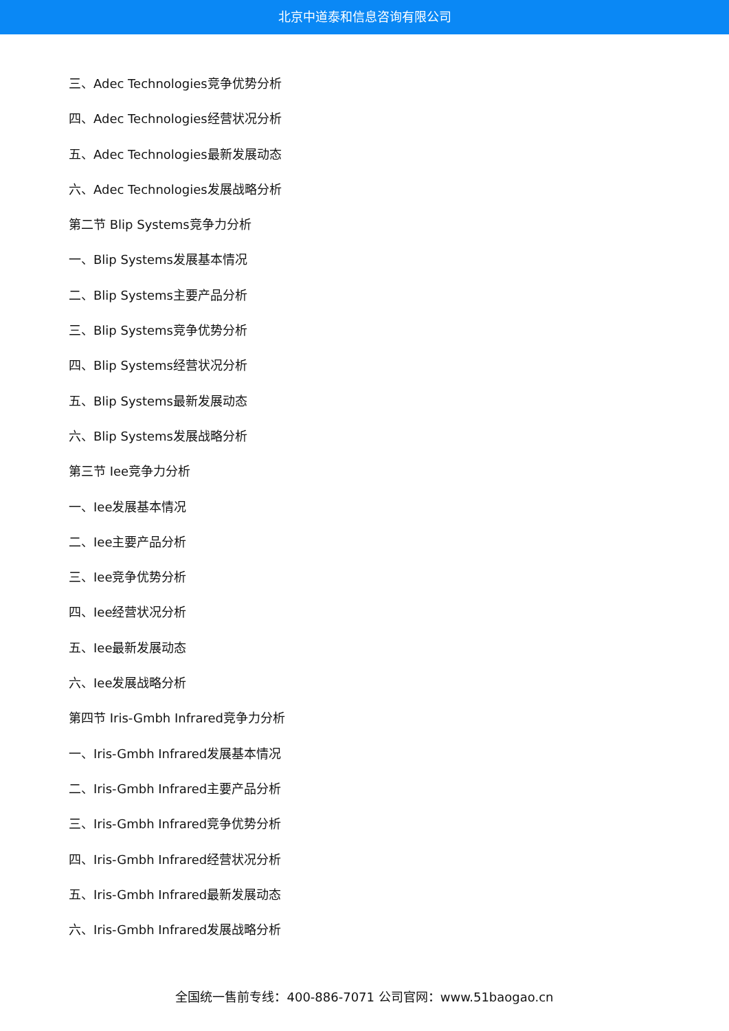北京中道泰和信息咨询有限公司
三、Adec Technologies竞争优势分析
四、Adec Technologies经营状况分析
五、Adec Technologies最新发展动态
六、Adec Technologies发展战略分析
第二节 Blip Systems竞争力分析
一、Blip Systems发展基本情况
二、Blip Systems主要产品分析
三、Blip Systems竞争优势分析
四、Blip Systems经营状况分析
五、Blip Systems最新发展动态
六、Blip Systems发展战略分析
第三节 Iee竞争力分析
一、Iee发展基本情况
二、Iee主要产品分析
三、Iee竞争优势分析
四、Iee经营状况分析
五、Iee最新发展动态
六、Iee发展战略分析
第四节 Iris-Gmbh Infrared竞争力分析
一、Iris-Gmbh Infrared发展基本情况
二、Iris-Gmbh Infrared主要产品分析
三、Iris-Gmbh Infrared竞争优势分析
四、Iris-Gmbh Infrared经营状况分析
五、Iris-Gmbh Infrared最新发展动态
六、Iris-Gmbh Infrared发展战略分析
全国统一售前专线：400-886-7071 公司官网：www.51baogao.cn